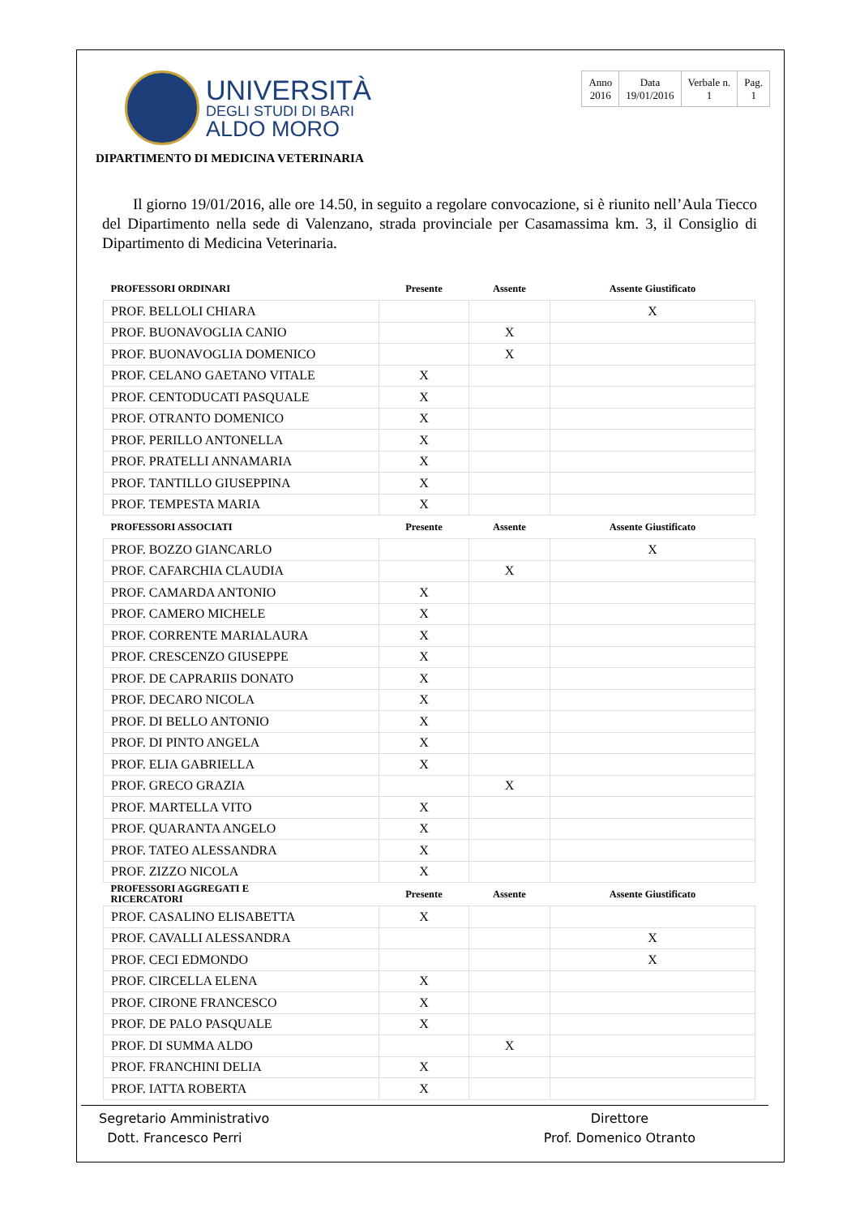UNIVERSITÀ
DEGLI STUDI DI BARI
ALDO MORO
| Anno 2016 | Data 19/01/2016 | Verbale n. 1 | Pag. 1 |
DIPARTIMENTO DI MEDICINA VETERINARIA
Il giorno 19/01/2016, alle ore 14.50, in seguito a regolare convocazione, si è riunito nell’Aula Tiecco del Dipartimento nella sede di Valenzano, strada provinciale per Casamassima km. 3, il Consiglio di Dipartimento di Medicina Veterinaria.
| PROFESSORI ORDINARI | Presente | Assente | Assente Giustificato |
| --- | --- | --- | --- |
| PROF. BELLOLI CHIARA | | | X |
| PROF. BUONAVOGLIA CANIO | | X | |
| PROF. BUONAVOGLIA DOMENICO | | X | |
| PROF. CELANO GAETANO VITALE | X | | |
| PROF. CENTODUCATI PASQUALE | X | | |
| PROF. OTRANTO DOMENICO | X | | |
| PROF. PERILLO ANTONELLA | X | | |
| PROF. PRATELLI ANNAMARIA | X | | |
| PROF. TANTILLO GIUSEPPINA | X | | |
| PROF. TEMPESTA MARIA | X | | |
| PROFESSORI ASSOCIATI | Presente | Assente | Assente Giustificato |
| PROF. BOZZO GIANCARLO | | | X |
| PROF. CAFARCHIA CLAUDIA | | X | |
| PROF. CAMARDA ANTONIO | X | | |
| PROF. CAMERO MICHELE | X | | |
| PROF. CORRENTE MARIALAURA | X | | |
| PROF. CRESCENZO GIUSEPPE | X | | |
| PROF. DE CAPRARIIS DONATO | X | | |
| PROF. DECARO NICOLA | X | | |
| PROF. DI BELLO ANTONIO | X | | |
| PROF. DI PINTO ANGELA | X | | |
| PROF. ELIA GABRIELLA | X | | |
| PROF. GRECO GRAZIA | | X | |
| PROF. MARTELLA VITO | X | | |
| PROF. QUARANTA ANGELO | X | | |
| PROF. TATEO ALESSANDRA | X | | |
| PROF. ZIZZO NICOLA | X | | |
| PROFESSORI AGGREGATI E RICERCATORI | Presente | Assente | Assente Giustificato |
| PROF. CASALINO ELISABETTA | X | | |
| PROF. CAVALLI ALESSANDRA | | | X |
| PROF. CECI EDMONDO | | | X |
| PROF. CIRCELLA ELENA | X | | |
| PROF. CIRONE FRANCESCO | X | | |
| PROF. DE PALO PASQUALE | X | | |
| PROF. DI SUMMA ALDO | | X | |
| PROF. FRANCHINI DELIA | X | | |
| PROF. IATTA ROBERTA | X | | |
Segretario Amministrativo
Dott. Francesco Perri
Direttore
Prof. Domenico Otranto